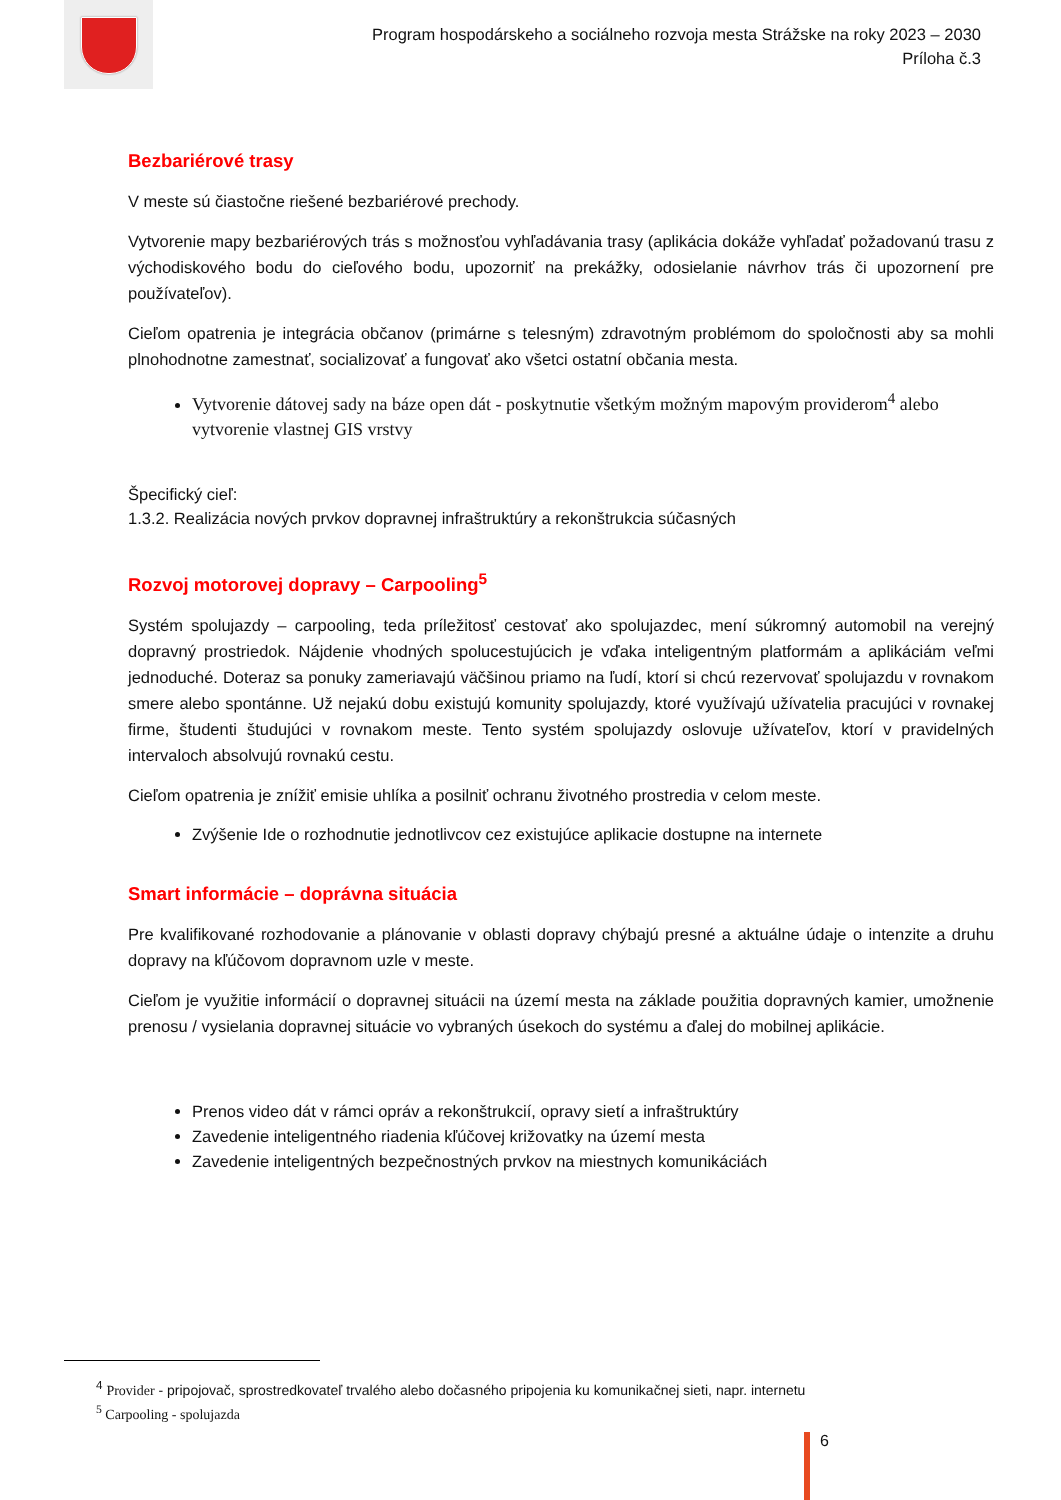Program hospodárskeho a sociálneho rozvoja mesta Strážske na roky 2023 – 2030
Príloha č.3
Bezbariérové trasy
V meste sú čiastočne riešené bezbariérové prechody.
Vytvorenie mapy bezbariérových trás s možnosťou vyhľadávania trasy (aplikácia dokáže vyhľadať požadovanú trasu z východiskového bodu do cieľového bodu, upozorniť na prekážky, odosielanie návrhov trás či upozornení pre používateľov).
Cieľom opatrenia je integrácia občanov (primárne s telesným) zdravotným problémom do spoločnosti aby sa mohli plnohodnotne zamestnať, socializovať a fungovať ako všetci ostatní občania mesta.
Vytvorenie dátovej sady na báze open dát - poskytnutie všetkým možným mapovým providerom<sup>4</sup> alebo vytvorenie vlastnej GIS vrstvy
Špecifický cieľ:
1.3.2. Realizácia nových prvkov dopravnej infraštruktúry a rekonštrukcia súčasných
Rozvoj motorovej dopravy – Carpooling<sup>5</sup>
Systém spolujazdy – carpooling, teda príležitosť cestovať ako spolujazdec, mení súkromný automobil na verejný dopravný prostriedok. Nájdenie vhodných spolucestujúcich je vďaka inteligentným platformám a aplikáciám veľmi jednoduché. Doteraz sa ponuky zameriavajú väčšinou priamo na ľudí, ktorí si chcú rezervovať spolujazdu v rovnakom smere alebo spontánne. Už nejakú dobu existujú komunity spolujazdy, ktoré využívajú užívatelia pracujúci v rovnakej firme, študenti študujúci v rovnakom meste. Tento systém spolujazdy oslovuje užívateľov, ktorí v pravidelných intervaloch absolvujú rovnakú cestu.
Cieľom opatrenia je znížiť emisie uhlíka a posilniť ochranu životného prostredia v celom meste.
Zvýšenie Ide o rozhodnutie jednotlivcov cez existujúce aplikacie dostupne na internete
Smart informácie – doprávna situácia
Pre kvalifikované rozhodovanie a plánovanie v oblasti dopravy chýbajú presné a aktuálne údaje o intenzite a druhu dopravy na kľúčovom dopravnom uzle v meste.
Cieľom je využitie informácií o dopravnej situácii na území mesta na základe použitia dopravných kamier, umožnenie prenosu / vysielania dopravnej situácie vo vybraných úsekoch do systému a ďalej do mobilnej aplikácie.
Prenos video dát v rámci opráv a rekonštrukcií, opravy sietí a infraštruktúry
Zavedenie inteligentného riadenia kľúčovej križovatky na území mesta
Zavedenie inteligentných bezpečnostných prvkov na miestnych komunikáciách
<sup>4</sup> Provider - pripojovač, sprostredkovateľ trvalého alebo dočasného pripojenia ku komunikačnej sieti, napr. internetu
<sup>5</sup> Carpooling - spolujazda
6